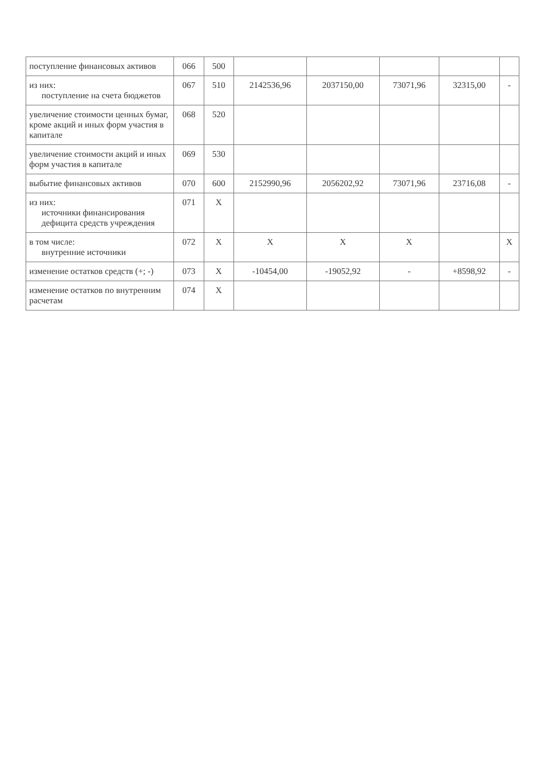| поступление финансовых активов | 066 | 500 | | | | | |
| из них: поступление на счета бюджетов | 067 | 510 | 2142536,96 | 2037150,00 | 73071,96 | 32315,00 | - |
| увеличение стоимости ценных бумаг, кроме акций и иных форм участия в капитале | 068 | 520 | | | | | |
| увеличение стоимости акций и иных форм участия в капитале | 069 | 530 | | | | | |
| выбытие финансовых активов | 070 | 600 | 2152990,96 | 2056202,92 | 73071,96 | 23716,08 | - |
| из них: источники финансирования дефицита средств учреждения | 071 | X | | | | | |
| в том числе: внутренние источники | 072 | X | X | X | X | | X |
| изменение остатков средств (+; -) | 073 | X | -10454,00 | -19052,92 | - | +8598,92 | - |
| изменение остатков по внутренним расчетам | 074 | X | | | | | |